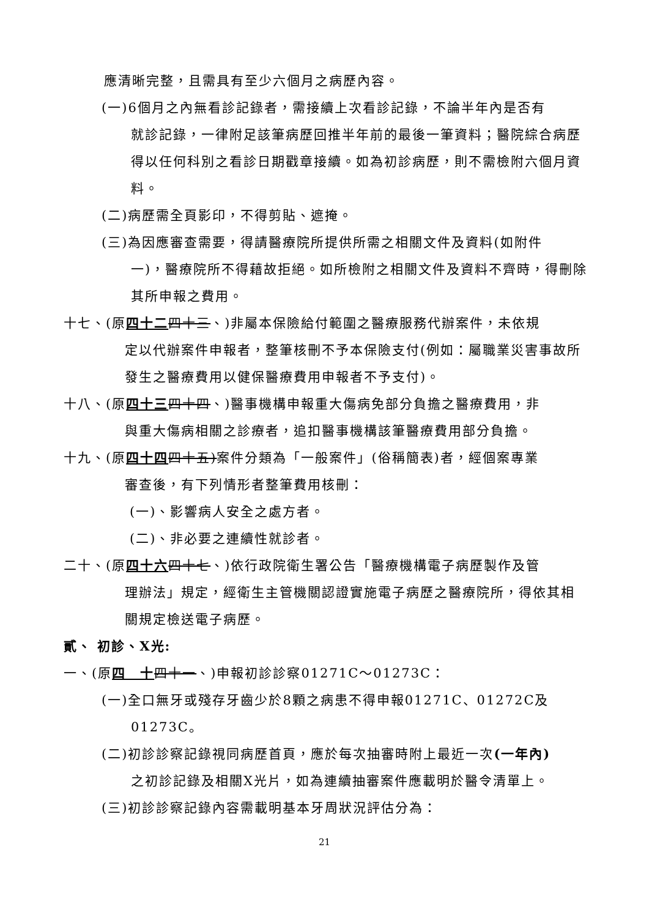應清晰完整，且需具有至少六個月之病歷內容。
(一)6個月之內無看診記錄者，需接續上次看診記錄，不論半年內是否有
就診記錄，一律附足該筆病歷回推半年前的最後一筆資料；醫院綜合病歷得以任何科別之看診日期戳章接續。如為初診病歷，則不需檢附六個月資料。
(二)病歷需全頁影印，不得剪貼、遮掩。
(三)為因應審查需要，得請醫療院所提供所需之相關文件及資料(如附件
一)，醫療院所不得藉故拒絕。如所檢附之相關文件及資料不齊時，得刪除其所申報之費用。
十七、(原四十二 四十三、)非屬本保險給付範圍之醫療服務代辦案件，未依規
定以代辦案件申報者，整筆核刪不予本保險支付(例如：屬職業災害事故所發生之醫療費用以健保醫療費用申報者不予支付)。
十八、(原四十三 四十四、)醫事機構申報重大傷病免部分負擔之醫療費用，非
與重大傷病相關之診療者，追扣醫事機構該筆醫療費用部分負擔。
十九、(原四十四 四十五)案件分類為「一般案件」(俗稱簡表)者，經個案專業
審查後，有下列情形者整筆費用核刪：
(一)、影響病人安全之處方者。
(二)、非必要之連續性就診者。
二十、(原四十六 四十七、)依行政院衛生署公告「醫療機構電子病歷製作及管
理辦法」規定，經衛生主管機關認證實施電子病歷之醫療院所，得依其相關規定檢送電子病歷。
貳、 初診、X光:
一、(原四　十 四十一、)申報初診診察01271C～01273C：
(一)全口無牙或殘存牙齒少於8顆之病患不得申報01271C、01272C及
01273C。
(二)初診診察記錄視同病歷首頁，應於每次抽審時附上最近一次(一年內)
之初診記錄及相關X光片，如為連續抽審案件應載明於醫令清單上。
(三)初診診察記錄內容需載明基本牙周狀況評估分為：
21